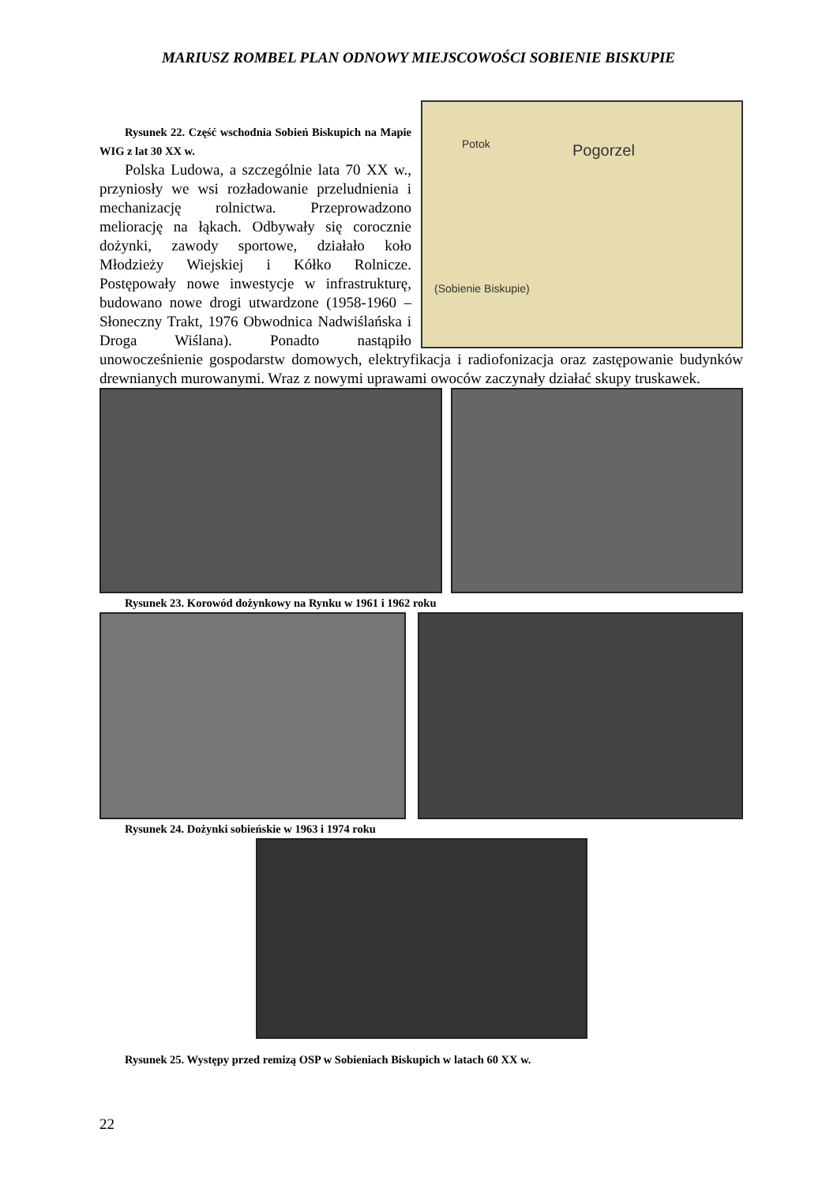MARIUSZ ROMBEL PLAN ODNOWY MIEJSCOWOŚCI SOBIENIE BISKUPIE
Pogorzel Potok
(Sobienie Biskupie)
Rysunek 22. Część wschodnia Sobień Biskupich na Mapie WIG z lat 30 XX w.
Polska Ludowa, a szczególnie lata 70 XX w., przyniosły we wsi rozładowanie przeludnienia i mechanizację rolnictwa. Przeprowadzono meliorację na łąkach. Odbywały się corocznie dożynki, zawody sportowe, działało koło Młodzieży Wiejskiej i Kółko Rolnicze. Postępowały nowe inwestycje w infrastrukturę, budowano nowe drogi utwardzone (1958-1960 – Słoneczny Trakt, 1976 Obwodnica Nadwiślańska i Droga Wiślana). Ponadto nastąpiło unowocześnienie gospodarstw domowych, elektryfikacja i radiofonizacja oraz zastępowanie budynków drewnianych murowanymi. Wraz z nowymi uprawami owoców zaczynały działać skupy truskawek.
Rysunek 23. Korowód dożynkowy na Rynku w 1961 i 1962 roku
Rysunek 24. Dożynki sobieńskie w 1963 i 1974 roku
Rysunek 25. Występy przed remizą OSP w Sobieniach Biskupich w latach 60 XX w.
22